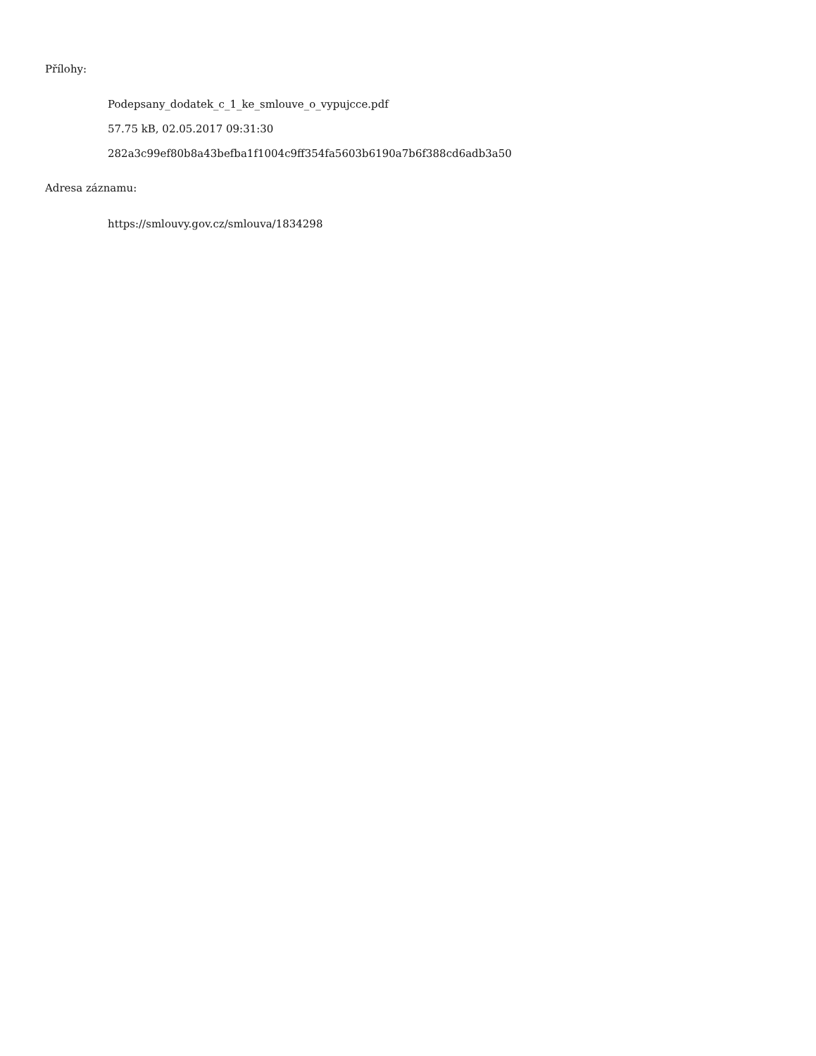Přílohy:
Podepsany_dodatek_c_1_ke_smlouve_o_vypujcce.pdf
57.75 kB, 02.05.2017 09:31:30
282a3c99ef80b8a43befba1f1004c9ff354fa5603b6190a7b6f388cd6adb3a50
Adresa záznamu:
https://smlouvy.gov.cz/smlouva/1834298